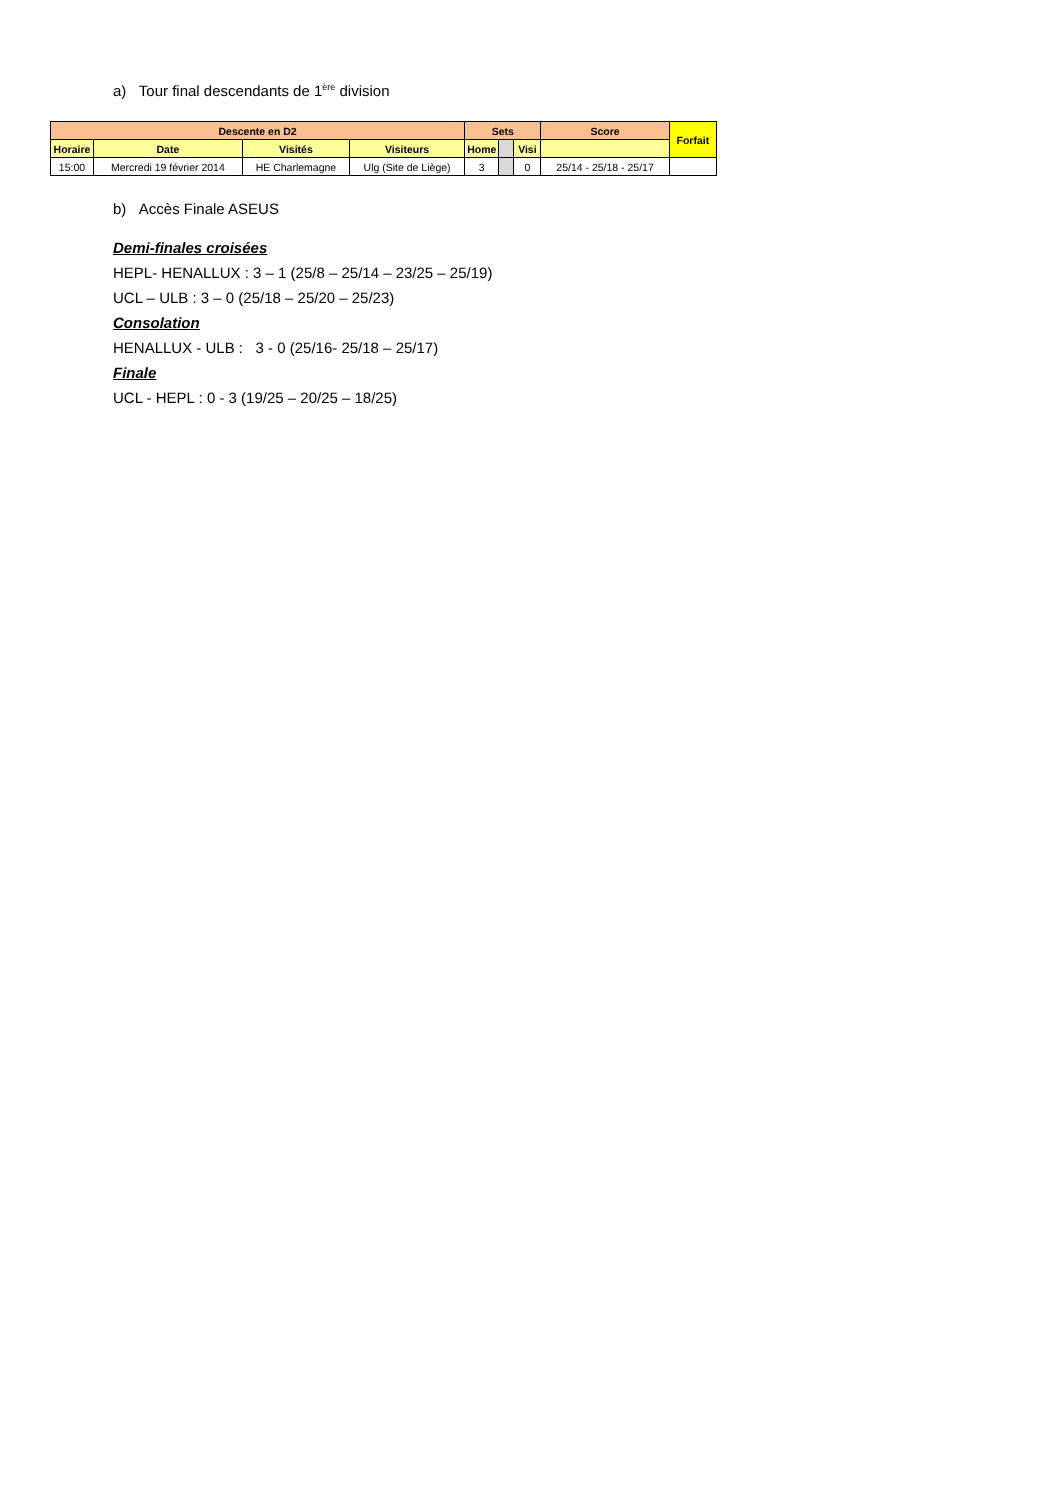a) Tour final descendants de 1<sup>ère</sup> division
| Descente en D2 | | | | Sets | | | Score | Forfait |
| --- | --- | --- | --- | --- | --- | --- | --- | --- |
| Horaire | Date | Visités | Visiteurs | Home | | Visi | | |
| 15:00 | Mercredi 19 février 2014 | HE Charlemagne | Ulg (Site de Liège) | 3 | | 0 | 25/14 - 25/18 - 25/17 | |
b) Accès Finale ASEUS
Demi-finales croisées
HEPL- HENALLUX : 3 – 1 (25/8 – 25/14 – 23/25 – 25/19)
UCL – ULB : 3 – 0 (25/18 – 25/20 – 25/23)
Consolation
HENALLUX - ULB : 3 - 0 (25/16- 25/18 – 25/17)
Finale
UCL - HEPL : 0 - 3 (19/25 – 20/25 – 18/25)